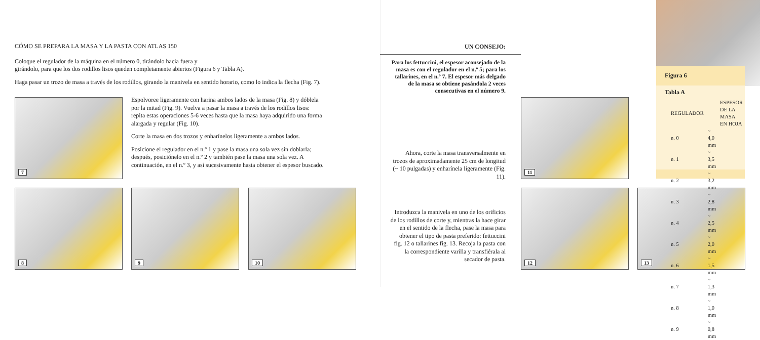CÓMO SE PREPARA LA MASA Y LA PASTA CON ATLAS 150
Coloque el regulador de la máquina en el número 0, tirándolo hacia fuera y
girándolo, para que los dos rodillos lisos queden completamente abiertos (Figura 6 y Tabla A).
Haga pasar un trozo de masa a través de los rodillos, girando la manivela en sentido horario, como lo indica la flecha (Fig. 7).
7
Espolvoree ligeramente con harina ambos lados de la masa (Fig. 8) y dóblela por la mitad (Fig. 9). Vuelva a pasar la masa a través de los rodillos lisos: repita estas operaciones 5-6 veces hasta que la masa haya adquirido una forma alargada y regular (Fig. 10).
Corte la masa en dos trozos y enharínelos ligeramente a ambos lados.
Posicione el regulador en el n.º 1 y pase la masa una sola vez sin doblarla; después, posiciónelo en el n.º 2 y también pase la masa una sola vez. A continuación, en el n.º 3, y así sucesivamente hasta obtener el espesor buscado.
8 9 10
UN CONSEJO:
Para los fettuccini, el espesor aconsejado de la masa es con el regulador en el n.º 5; para los tallarines, en el n.º 7. El espesor más delgado de la masa se obtiene pasándola 2 veces consecutivas en el número 9.
Ahora, corte la masa transversalmente en trozos de aproximadamente 25 cm de longitud (~ 10 pulgadas) y enharínela ligeramente (Fig. 11).
Introduzca la manivela en uno de los orificios de los rodillos de corte y, mientras la hace girar en el sentido de la flecha, pase la masa para obtener el tipo de pasta preferido: fettuccini fig. 12 o tallarines fig. 13. Recoja la pasta con la correspondiente varilla y transfiérala al secador de pasta.
11
12 13
Figura 6
Tabla A
| REGULADOR | | ESPESOR DE LA MASA EN HOJA |
| n. 0 | ~ 4,0 mm | |
| n. 1 | ~ 3,5 mm | |
| n. 2 | ~ 3,2 mm | |
| n. 3 | ~ 2,8 mm | |
| n. 4 | ~ 2,5 mm | |
| n. 5 | ~ 2,0 mm | |
| n. 6 | ~ 1,5 mm | |
| n. 7 | ~ 1,3 mm | |
| n. 8 | ~ 1,0 mm | |
| n. 9 | ~ 0,8 mm | |